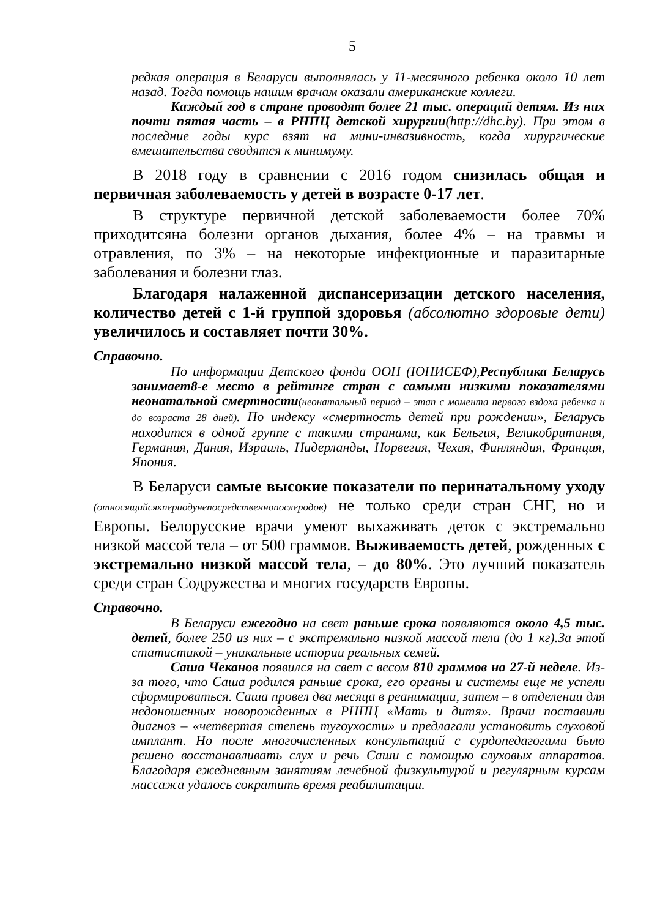5
редкая операция в Беларуси выполнялась у 11-месячного ребенка около 10 лет назад. Тогда помощь нашим врачам оказали американские коллеги.
Каждый год в стране проводят более 21 тыс. операций детям. Из них почти пятая часть – в РНПЦ детской хирургии(http://dhc.by). При этом в последние годы курс взят на мини-инвазивность, когда хирургические вмешательства сводятся к минимуму.
В 2018 году в сравнении с 2016 годом снизилась общая и первичная заболеваемость у детей в возрасте 0-17 лет.
В структуре первичной детской заболеваемости более 70% приходитсяна болезни органов дыхания, более 4% – на травмы и отравления, по 3% – на некоторые инфекционные и паразитарные заболевания и болезни глаз.
Благодаря налаженной диспансеризации детского населения, количество детей с 1-й группой здоровья (абсолютно здоровые дети) увеличилось и составляет почти 30%.
Справочно.
По информации Детского фонда ООН (ЮНИСЕФ),Республика Беларусь занимает8-е место в рейтинге стран с самыми низкими показателями неонатальной смертности(неонатальный период – этап с момента первого вздоха ребенка и до возраста 28 дней). По индексу «смертность детей при рождении», Беларусь находится в одной группе с такими странами, как Бельгия, Великобритания, Германия, Дания, Израиль, Нидерланды, Норвегия, Чехия, Финляндия, Франция, Япония.
В Беларуси самые высокие показатели по перинатальному уходу (относящийсякпериодунепосредственнопослеродов) не только среди стран СНГ, но и Европы. Белорусские врачи умеют выхаживать деток с экстремально низкой массой тела – от 500 граммов. Выживаемость детей, рожденных с экстремально низкой массой тела, – до 80%. Это лучший показатель среди стран Содружества и многих государств Европы.
Справочно.
В Беларуси ежегодно на свет раньше срока появляются около 4,5 тыс. детей, более 250 из них – с экстремально низкой массой тела (до 1 кг).За этой статистикой – уникальные истории реальных семей.
Саша Чеканов появился на свет с весом 810 граммов на 27-й неделе. Из-за того, что Саша родился раньше срока, его органы и системы еще не успели сформироваться. Саша провел два месяца в реанимации, затем – в отделении для недоношенных новорожденных в РНПЦ «Мать и дитя». Врачи поставили диагноз – «четвертая степень тугоухости» и предлагали установить слуховой имплант. Но после многочисленных консультаций с сурдопедагогами было решено восстанавливать слух и речь Саши с помощью слуховых аппаратов. Благодаря ежедневным занятиям лечебной физкультурой и регулярным курсам массажа удалось сократить время реабилитации.